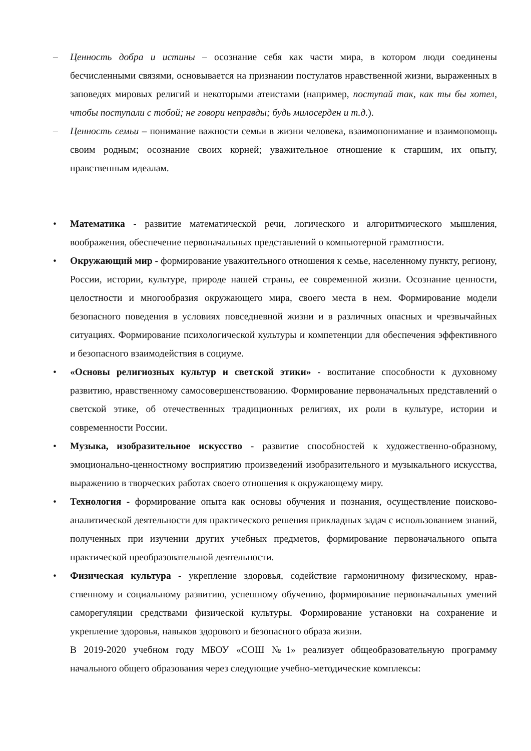– Ценность добра и истины – осознание себя как части мира, в котором люди соединены бесчисленными связями, основывается на признании постулатов нравственной жизни, выраженных в заповедях мировых религий и некоторыми атеистами (например, поступай так, как ты бы хотел, чтобы поступали с тобой; не говори неправды; будь милосерден и т.д.).
– Ценность семьи – понимание важности семьи в жизни человека, взаимопонимание и взаимопомощь своим родным; осознание своих корней; уважительное отношение к старшим, их опыту, нравственным идеалам.
• Математика - развитие математической речи, логического и алгоритмического мышления, воображения, обеспечение первоначальных представлений о компьютерной грамотности.
• Окружающий мир - формирование уважительного отношения к семье, населенному пункту, региону, России, истории, культуре, природе нашей страны, ее современной жизни. Осознание ценности, целостности и многообразия окружающего мира, своего места в нем. Формирование модели безопасного поведения в условиях повседневной жизни и в различных опасных и чрезвычайных ситуациях. Формирование психологической культуры и компетенции для обеспечения эффективного и безопасного взаимодействия в социуме.
• «Основы религиозных культур и светской этики» - воспитание способности к духовному развитию, нравственному самосовершенствованию. Формирование первоначальных представлений о светской этике, об отечественных традиционных религиях, их роли в культуре, истории и современности России.
• Музыка, изобразительное искусство - развитие способностей к художественно-образному, эмоционально-ценностному восприятию произведений изобразительного и музыкального искусства, выражению в творческих работах своего отношения к окружающему миру.
• Технология - формирование опыта как основы обучения и познания, осуществление поисково-аналитической деятельности для практического решения прикладных задач с использованием знаний, полученных при изучении других учебных предметов, формирование первоначального опыта практической преобразовательной деятельности.
• Физическая культура - укрепление здоровья, содействие гармоничному физическому, нрав-ственному и социальному развитию, успешному обучению, формирование первоначальных умений саморегуляции средствами физической культуры. Формирование установки на сохранение и укрепление здоровья, навыков здорового и безопасного образа жизни.
В 2019-2020 учебном году МБОУ «СОШ №1» реализует общеобразовательную программу начального общего образования через следующие учебно-методические комплексы: